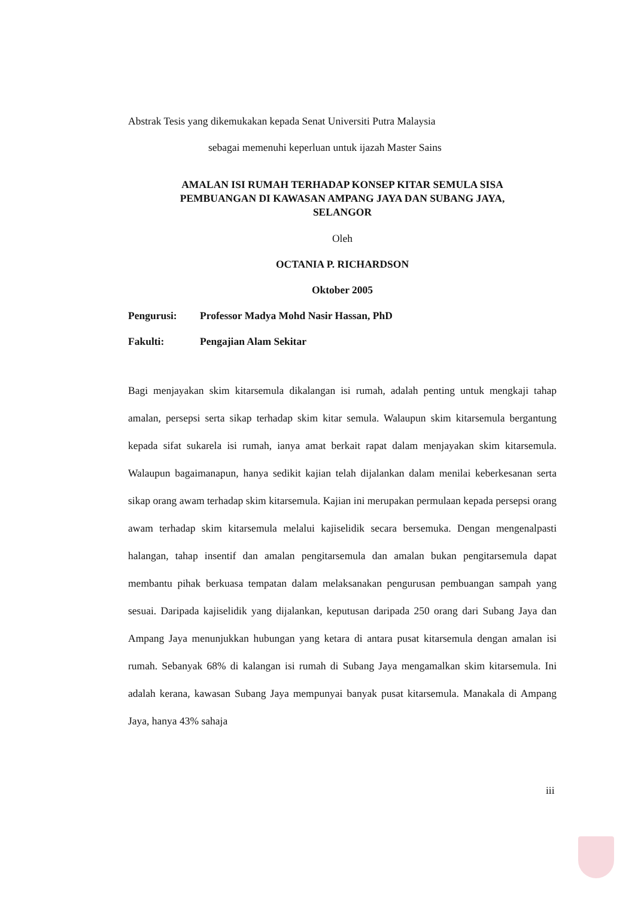Abstrak Tesis yang dikemukakan kepada Senat Universiti Putra Malaysia
sebagai memenuhi keperluan untuk ijazah Master Sains
AMALAN ISI RUMAH TERHADAP KONSEP KITAR SEMULA SISA
PEMBUANGAN DI KAWASAN AMPANG JAYA DAN SUBANG JAYA,
SELANGOR
Oleh
OCTANIA P. RICHARDSON
Oktober 2005
Pengurusi: Professor Madya Mohd Nasir Hassan, PhD
Fakulti: Pengajian Alam Sekitar
Bagi menjayakan skim kitarsemula dikalangan isi rumah, adalah penting untuk mengkaji tahap amalan, persepsi serta sikap terhadap skim kitar semula. Walaupun skim kitarsemula bergantung kepada sifat sukarela isi rumah, ianya amat berkait rapat dalam menjayakan skim kitarsemula. Walaupun bagaimanapun, hanya sedikit kajian telah dijalankan dalam menilai keberkesanan serta sikap orang awam terhadap skim kitarsemula. Kajian ini merupakan permulaan kepada persepsi orang awam terhadap skim kitarsemula melalui kajiselidik secara bersemuka. Dengan mengenalpasti halangan, tahap insentif dan amalan pengitarsemula dan amalan bukan pengitarsemula dapat membantu pihak berkuasa tempatan dalam melaksanakan pengurusan pembuangan sampah yang sesuai. Daripada kajiselidik yang dijalankan, keputusan daripada 250 orang dari Subang Jaya dan Ampang Jaya menunjukkan hubungan yang ketara di antara pusat kitarsemula dengan amalan isi rumah. Sebanyak 68% di kalangan isi rumah di Subang Jaya mengamalkan skim kitarsemula. Ini adalah kerana, kawasan Subang Jaya mempunyai banyak pusat kitarsemula. Manakala di Ampang Jaya, hanya 43% sahaja
iii